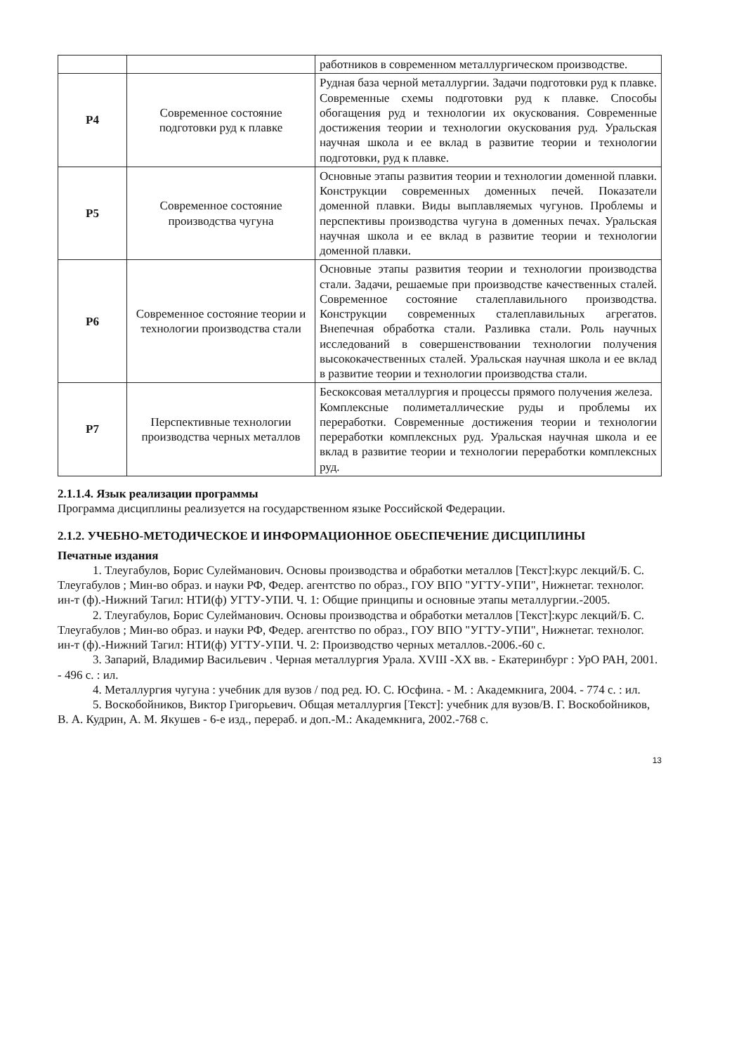| | | работников в современном металлургическом производстве. |
| Р4 | Современное состояние подготовки руд к плавке | Рудная база черной металлургии. Задачи подготовки руд к плавке. Современные схемы подготовки руд к плавке. Способы обогащения руд и технологии их окускования. Современные достижения теории и технологии окускования руд. Уральская научная школа и ее вклад в развитие теории и технологии подготовки, руд к плавке. |
| Р5 | Современное состояние производства чугуна | Основные этапы развития теории и технологии доменной плавки. Конструкции современных доменных печей. Показатели доменной плавки. Виды выплавляемых чугунов. Проблемы и перспективы производства чугуна в доменных печах. Уральская научная школа и ее вклад в развитие теории и технологии доменной плавки. |
| Р6 | Современное состояние теории и технологии производства стали | Основные этапы развития теории и технологии производства стали. Задачи, решаемые при производстве качественных сталей. Современное состояние сталеплавильного производства. Конструкции современных сталеплавильных агрегатов. Внепечная обработка стали. Разливка стали. Роль научных исследований в совершенствовании технологии получения высококачественных сталей. Уральская научная школа и ее вклад в развитие теории и технологии производства стали. |
| Р7 | Перспективные технологии производства черных металлов | Бескоксовая металлургия и процессы прямого получения железа. Комплексные полиметаллические руды и проблемы их переработки. Современные достижения теории и технологии переработки комплексных руд. Уральская научная школа и ее вклад в развитие теории и технологии переработки комплексных руд. |
2.1.1.4. Язык реализации программы
Программа дисциплины реализуется на государственном языке Российской Федерации.
2.1.2. УЧЕБНО-МЕТОДИЧЕСКОЕ И ИНФОРМАЦИОННОЕ ОБЕСПЕЧЕНИЕ ДИСЦИПЛИНЫ
Печатные издания
1. Тлеугабулов, Борис Сулейманович. Основы производства и обработки металлов [Текст]:курс лекций/Б. С. Тлеугабулов ; Мин-во образ. и науки РФ, Федер. агентство по образ., ГОУ ВПО "УГТУ-УПИ", Нижнетаг. технолог. ин-т (ф).-Нижний Тагил: НТИ(ф) УГТУ-УПИ. Ч. 1: Общие принципы и основные этапы металлургии.-2005.
2. Тлеугабулов, Борис Сулейманович. Основы производства и обработки металлов [Текст]:курс лекций/Б. С. Тлеугабулов ; Мин-во образ. и науки РФ, Федер. агентство по образ., ГОУ ВПО "УГТУ-УПИ", Нижнетаг. технолог. ин-т (ф).-Нижний Тагил: НТИ(ф) УГТУ-УПИ. Ч. 2: Производство черных металлов.-2006.-60 с.
3. Запарий, Владимир Васильевич . Черная металлургия Урала. XVIII -XX вв. - Екатеринбург : УрО РАН, 2001. - 496 с. : ил.
4. Металлургия чугуна : учебник для вузов / под ред. Ю. С. Юсфина. - М. : Академкнига, 2004. - 774 с. : ил.
5. Воскобойников, Виктор Григорьевич. Общая металлургия [Текст]: учебник для вузов/В. Г. Воскобойников, В. А. Кудрин, А. М. Якушев - 6-е изд., перераб. и доп.-М.: Академкнига, 2002.-768 с.
13